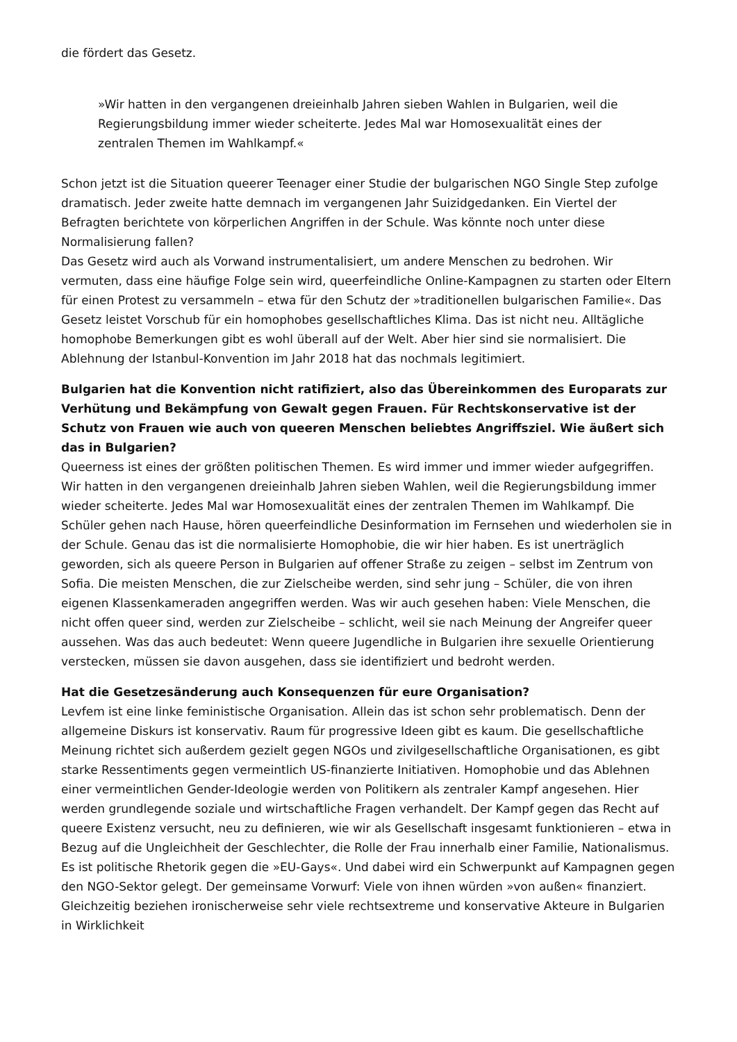die fördert das Gesetz.
»Wir hatten in den vergangenen dreieinhalb Jahren sieben Wahlen in Bulgarien, weil die Regierungsbildung immer wieder scheiterte. Jedes Mal war Homosexualität eines der zentralen Themen im Wahlkampf.«
Schon jetzt ist die Situation queerer Teenager einer Studie der bulgarischen NGO Single Step zufolge dramatisch. Jeder zweite hatte demnach im vergangenen Jahr Suizidgedanken. Ein Viertel der Befragten berichtete von körperlichen Angriffen in der Schule. Was könnte noch unter diese Normalisierung fallen?
Das Gesetz wird auch als Vorwand instrumentalisiert, um andere Menschen zu bedrohen. Wir vermuten, dass eine häufige Folge sein wird, queerfeindliche Online-Kampagnen zu starten oder Eltern für einen Protest zu versammeln – etwa für den Schutz der »traditionellen bulgarischen Familie«. Das Gesetz leistet Vorschub für ein homophobes gesellschaftliches Klima. Das ist nicht neu. Alltägliche homophobe Bemerkungen gibt es wohl überall auf der Welt. Aber hier sind sie normalisiert. Die Ablehnung der Istanbul-Konvention im Jahr 2018 hat das nochmals legitimiert.
Bulgarien hat die Konvention nicht ratifiziert, also das Übereinkommen des Europarats zur Verhütung und Bekämpfung von Gewalt gegen Frauen. Für Rechtskonservative ist der Schutz von Frauen wie auch von queeren Menschen beliebtes Angriffsziel. Wie äußert sich das in Bulgarien?
Queerness ist eines der größten politischen Themen. Es wird immer und immer wieder aufgegriffen. Wir hatten in den vergangenen dreieinhalb Jahren sieben Wahlen, weil die Regierungsbildung immer wieder scheiterte. Jedes Mal war Homosexualität eines der zentralen Themen im Wahlkampf. Die Schüler gehen nach Hause, hören queerfeindliche Desinformation im Fernsehen und wiederholen sie in der Schule. Genau das ist die normalisierte Homophobie, die wir hier haben. Es ist unerträglich geworden, sich als queere Person in Bulgarien auf offener Straße zu zeigen – selbst im Zentrum von Sofia. Die meisten Menschen, die zur Zielscheibe werden, sind sehr jung – Schüler, die von ihren eigenen Klassenkameraden angegriffen werden. Was wir auch gesehen haben: Viele Menschen, die nicht offen queer sind, werden zur Zielscheibe – schlicht, weil sie nach Meinung der Angreifer queer aussehen. Was das auch bedeutet: Wenn queere Jugendliche in Bulgarien ihre sexuelle Orientierung verstecken, müssen sie davon ausgehen, dass sie identifiziert und bedroht werden.
Hat die Gesetzesänderung auch Konsequenzen für eure Organisation?
Levfem ist eine linke feministische Organisation. Allein das ist schon sehr problematisch. Denn der allgemeine Diskurs ist konservativ. Raum für progressive Ideen gibt es kaum. Die gesellschaftliche Meinung richtet sich außerdem gezielt gegen NGOs und zivilgesellschaftliche Organisationen, es gibt starke Ressentiments gegen vermeintlich US-finanzierte Initiativen. Homophobie und das Ablehnen einer vermeintlichen Gender-Ideologie werden von Politikern als zentraler Kampf angesehen. Hier werden grundlegende soziale und wirtschaftliche Fragen verhandelt. Der Kampf gegen das Recht auf queere Existenz versucht, neu zu definieren, wie wir als Gesellschaft insgesamt funktionieren – etwa in Bezug auf die Ungleichheit der Geschlechter, die Rolle der Frau innerhalb einer Familie, Nationalismus. Es ist politische Rhetorik gegen die »EU-Gays«. Und dabei wird ein Schwerpunkt auf Kampagnen gegen den NGO-Sektor gelegt. Der gemeinsame Vorwurf: Viele von ihnen würden »von außen« finanziert. Gleichzeitig beziehen ironischerweise sehr viele rechtsextreme und konservative Akteure in Bulgarien in Wirklichkeit